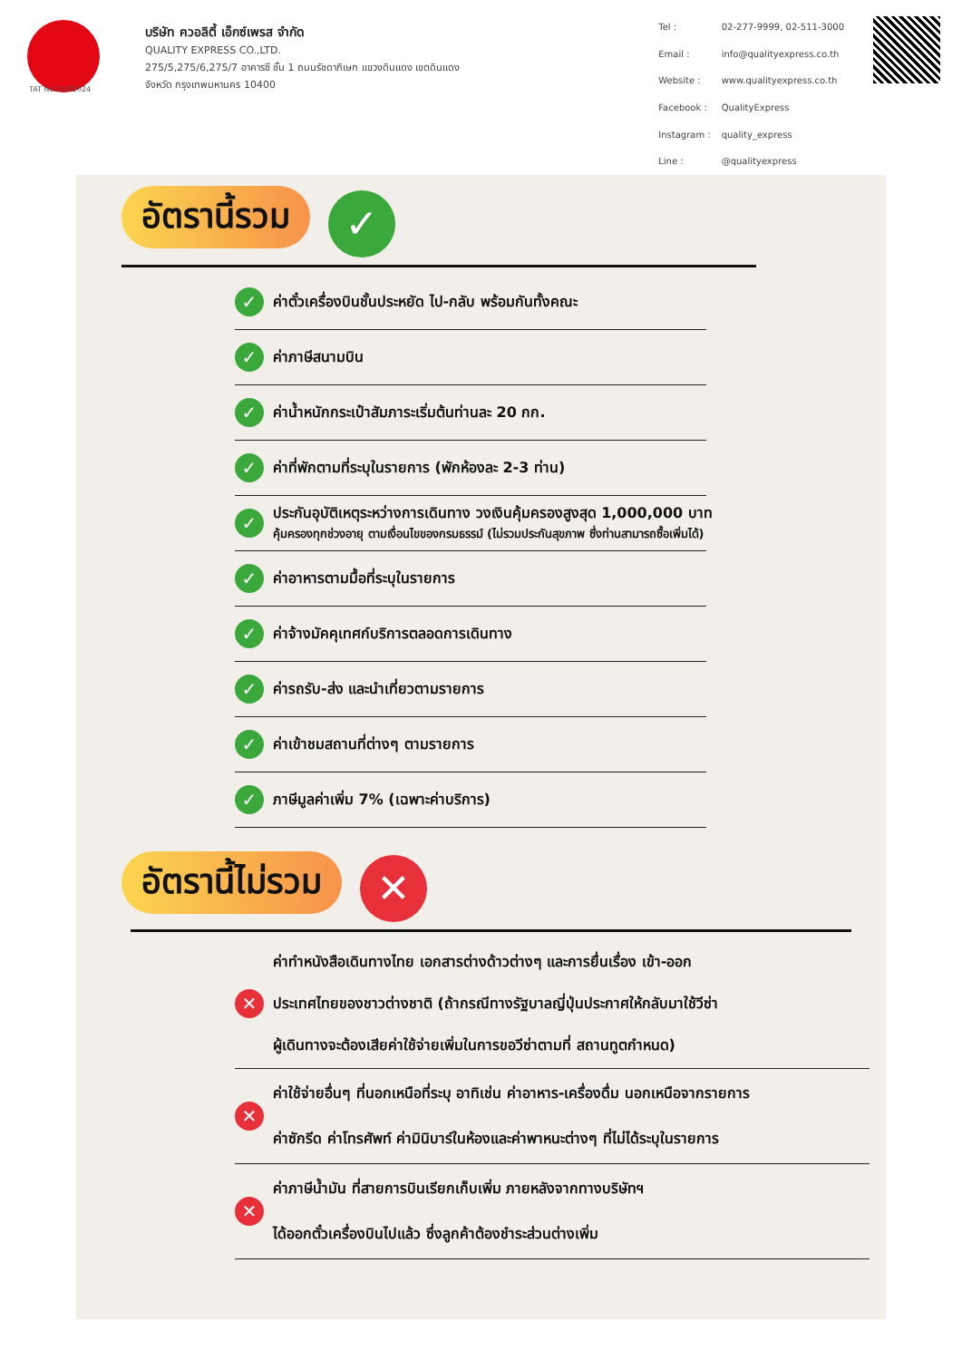บริษัท ควอลิตี้ เอ็กซ์เพรส จำกัด
QUALITY EXPRESS CO.,LTD.
275/5,275/6,275/7 อาคารซี ชั้น 1 ถนนรัชดาภิเษก แขวงดินแดง เขตดินแดง
จังหวัด กรุงเทพมหานคร 10400
| Tel : | 02-277-9999, 02-511-3000 |
| Email : | info@qualityexpress.co.th |
| Website : | www.qualityexpress.co.th |
| Facebook : | QualityExpress |
| Instagram : | quality_express |
| Line : | @qualityexpress |
TAT No.11/02024
อัตรานี้รวม ✓
✓ ค่าตั๋วเครื่องบินชั้นประหยัด ไป-กลับ พร้อมกันทั้งคณะ
✓ ค่าภาษีสนามบิน
✓ ค่าน้ำหนักกระเป๋าสัมภาระเริ่มต้นท่านละ 20 กก.
✓ ค่าที่พักตามที่ระบุในรายการ (พักห้องละ 2-3 ท่าน)
✓ ประกันอุบัติเหตุระหว่างการเดินทาง วงเงินคุ้มครองสูงสุด 1,000,000 บาท
คุ้มครองทุกช่วงอายุ ตามเงื่อนไขของกรมธรรม์ (ไม่รวมประกันสุขภาพ ซึ่งท่านสามารถซื้อเพิ่มได้)
✓ ค่าอาหารตามมื้อที่ระบุในรายการ
✓ ค่าจ้างมัคคุเทศก์บริการตลอดการเดินทาง
✓ ค่ารถรับ-ส่ง และนำเที่ยวตามรายการ
✓ ค่าเข้าชมสถานที่ต่างๆ ตามรายการ
✓ ภาษีมูลค่าเพิ่ม 7% (เฉพาะค่าบริการ)
อัตรานี้ไม่รวม ✕
✕ ค่าทำหนังสือเดินทางไทย เอกสารต่างด้าวต่างๆ และการยื่นเรื่อง เข้า-ออก
ประเทศไทยของชาวต่างชาติ (ถ้ากรณีทางรัฐบาลญี่ปุ่นประกาศให้กลับมาใช้วีซ่า
ผู้เดินทางจะต้องเสียค่าใช้จ่ายเพิ่มในการขอวีซ่าตามที่ สถานทูตกำหนด)
✕ ค่าใช้จ่ายอื่นๆ ที่นอกเหนือที่ระบุ อาทิเช่น ค่าอาหาร-เครื่องดื่ม นอกเหนือจากรายการ
ค่าซักรีด ค่าโทรศัพท์ ค่ามินิบาร์ในห้องและค่าพาหนะต่างๆ ที่ไม่ได้ระบุในรายการ
✕ ค่าภาษีน้ำมัน ที่สายการบินเรียกเก็บเพิ่ม ภายหลังจากทางบริษัทฯ
ได้ออกตั๋วเครื่องบินไปแล้ว ซึ่งลูกค้าต้องชำระส่วนต่างเพิ่ม